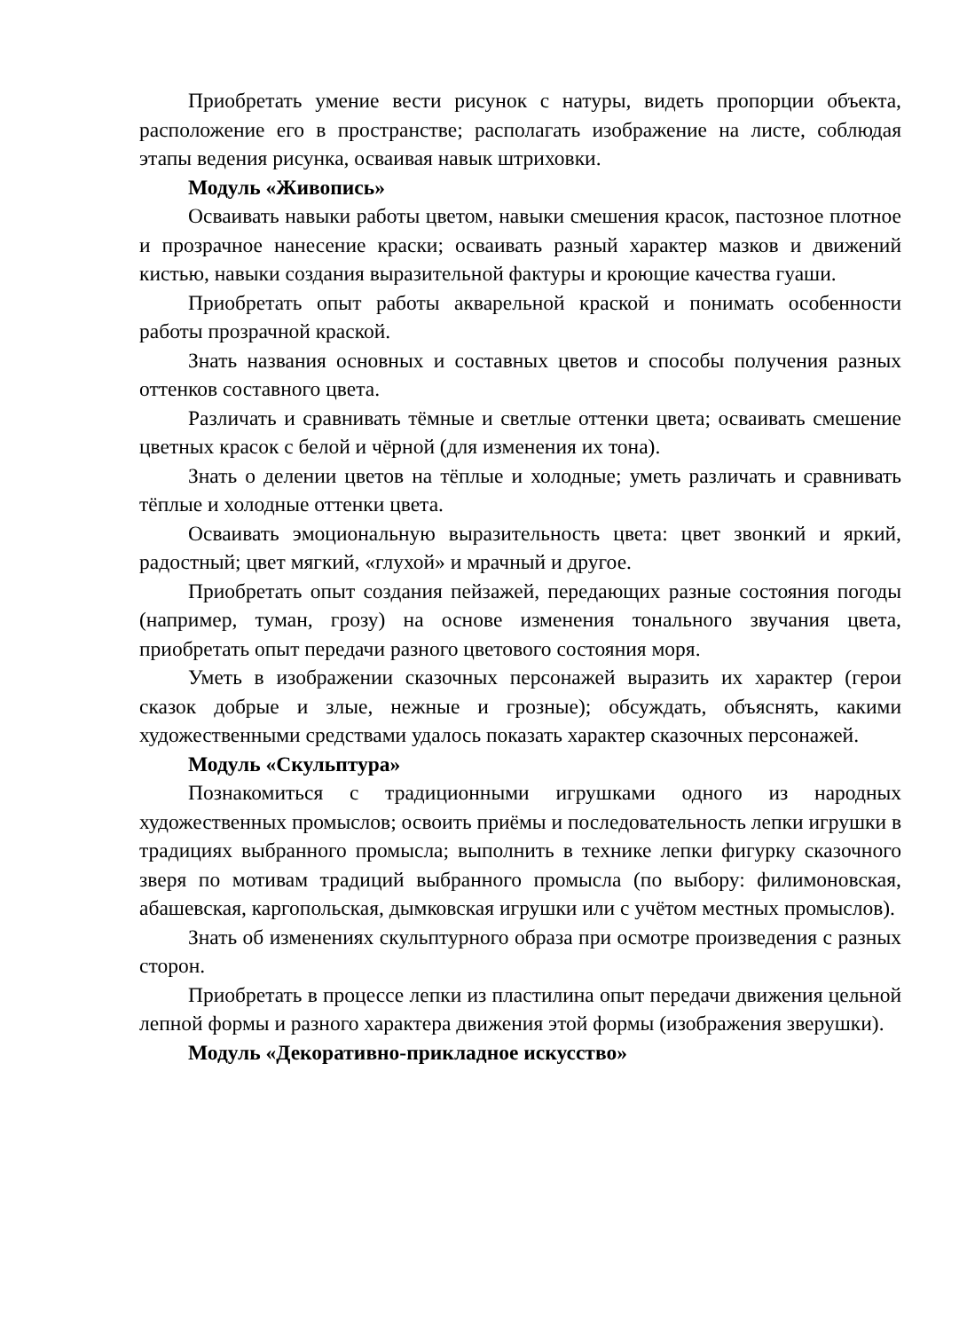Приобретать умение вести рисунок с натуры, видеть пропорции объекта, расположение его в пространстве; располагать изображение на листе, соблюдая этапы ведения рисунка, осваивая навык штриховки.
Модуль «Живопись»
Осваивать навыки работы цветом, навыки смешения красок, пастозное плотное и прозрачное нанесение краски; осваивать разный характер мазков и движений кистью, навыки создания выразительной фактуры и кроющие качества гуаши.
Приобретать опыт работы акварельной краской и понимать особенности работы прозрачной краской.
Знать названия основных и составных цветов и способы получения разных оттенков составного цвета.
Различать и сравнивать тёмные и светлые оттенки цвета; осваивать смешение цветных красок с белой и чёрной (для изменения их тона).
Знать о делении цветов на тёплые и холодные; уметь различать и сравнивать тёплые и холодные оттенки цвета.
Осваивать эмоциональную выразительность цвета: цвет звонкий и яркий, радостный; цвет мягкий, «глухой» и мрачный и другое.
Приобретать опыт создания пейзажей, передающих разные состояния погоды (например, туман, грозу) на основе изменения тонального звучания цвета, приобретать опыт передачи разного цветового состояния моря.
Уметь в изображении сказочных персонажей выразить их характер (герои сказок добрые и злые, нежные и грозные); обсуждать, объяснять, какими художественными средствами удалось показать характер сказочных персонажей.
Модуль «Скульптура»
Познакомиться с традиционными игрушками одного из народных художественных промыслов; освоить приёмы и последовательность лепки игрушки в традициях выбранного промысла; выполнить в технике лепки фигурку сказочного зверя по мотивам традиций выбранного промысла (по выбору: филимоновская, абашевская, каргопольская, дымковская игрушки или с учётом местных промыслов).
Знать об изменениях скульптурного образа при осмотре произведения с разных сторон.
Приобретать в процессе лепки из пластилина опыт передачи движения цельной лепной формы и разного характера движения этой формы (изображения зверушки).
Модуль «Декоративно-прикладное искусство»